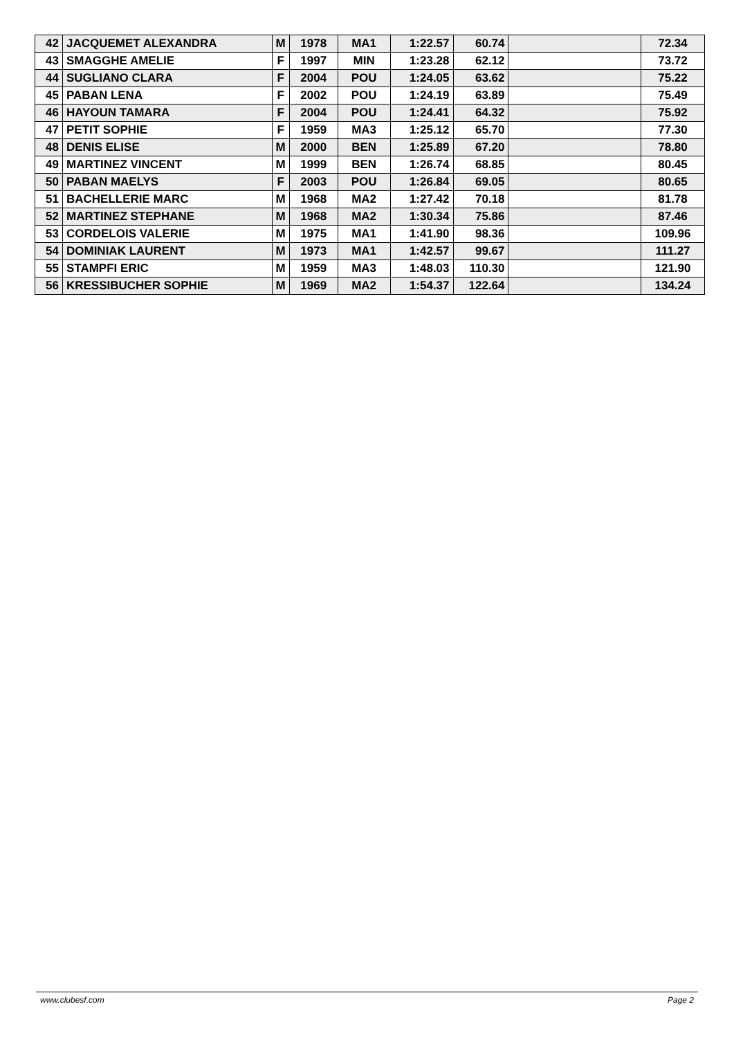| 42 | JACQUEMET ALEXANDRA | M | 1978 | MA1 | 1:22.57 | 60.74 | | 72.34 |
| 43 | SMAGGHE AMELIE | F | 1997 | MIN | 1:23.28 | 62.12 | | 73.72 |
| 44 | SUGLIANO CLARA | F | 2004 | POU | 1:24.05 | 63.62 | | 75.22 |
| 45 | PABAN LENA | F | 2002 | POU | 1:24.19 | 63.89 | | 75.49 |
| 46 | HAYOUN TAMARA | F | 2004 | POU | 1:24.41 | 64.32 | | 75.92 |
| 47 | PETIT SOPHIE | F | 1959 | MA3 | 1:25.12 | 65.70 | | 77.30 |
| 48 | DENIS ELISE | M | 2000 | BEN | 1:25.89 | 67.20 | | 78.80 |
| 49 | MARTINEZ VINCENT | M | 1999 | BEN | 1:26.74 | 68.85 | | 80.45 |
| 50 | PABAN MAELYS | F | 2003 | POU | 1:26.84 | 69.05 | | 80.65 |
| 51 | BACHELLERIE MARC | M | 1968 | MA2 | 1:27.42 | 70.18 | | 81.78 |
| 52 | MARTINEZ STEPHANE | M | 1968 | MA2 | 1:30.34 | 75.86 | | 87.46 |
| 53 | CORDELOIS VALERIE | M | 1975 | MA1 | 1:41.90 | 98.36 | | 109.96 |
| 54 | DOMINIAK LAURENT | M | 1973 | MA1 | 1:42.57 | 99.67 | | 111.27 |
| 55 | STAMPFI ERIC | M | 1959 | MA3 | 1:48.03 | 110.30 | | 121.90 |
| 56 | KRESSIBUCHER SOPHIE | M | 1969 | MA2 | 1:54.37 | 122.64 | | 134.24 |
www.clubesf.com Page 2